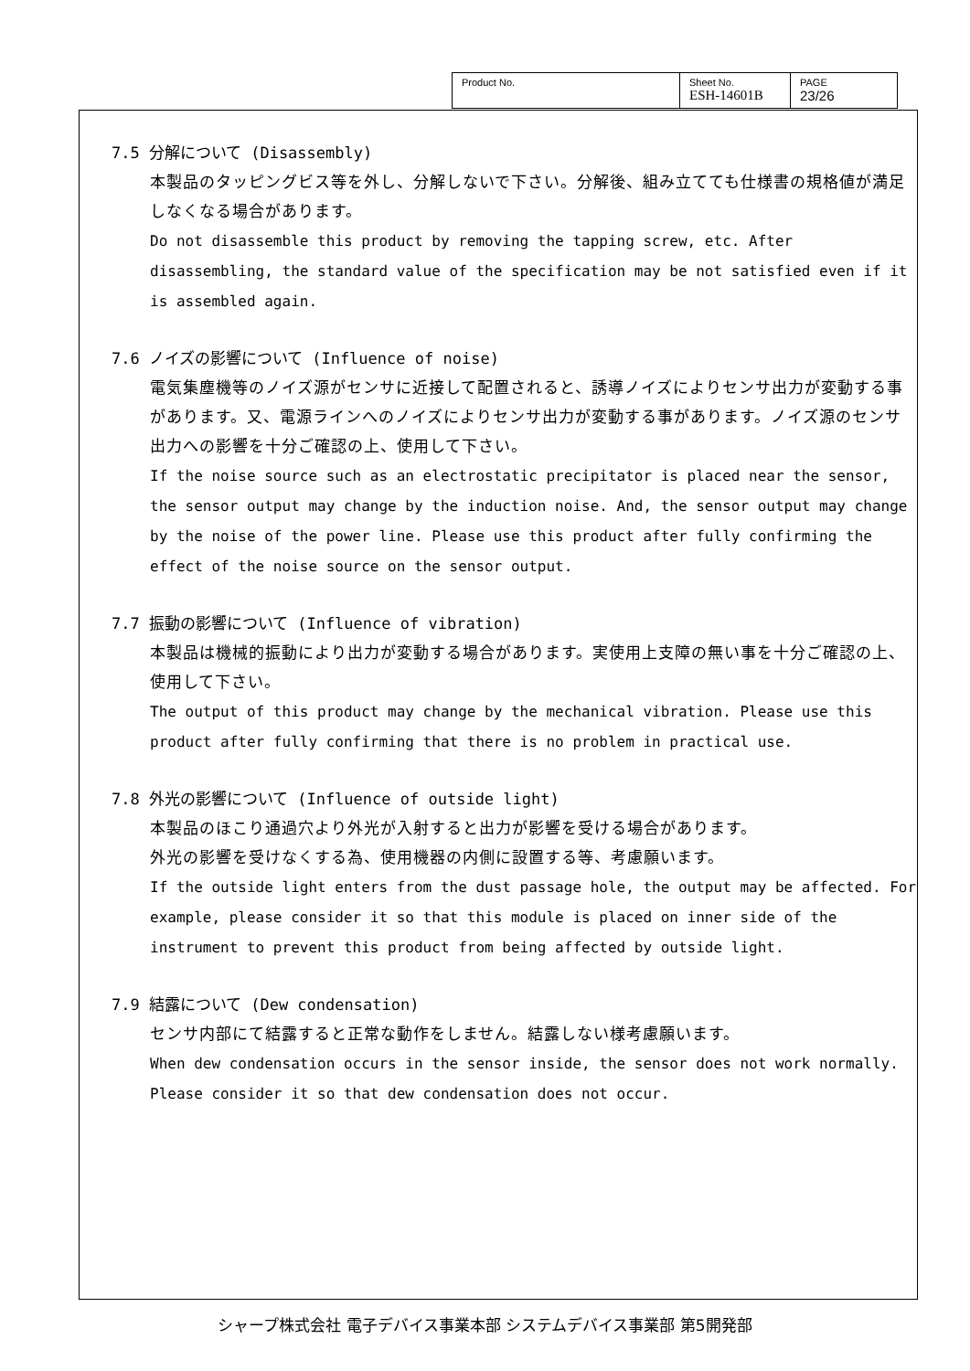| Product No. | Sheet No. ESH-14601B | PAGE 23/26 |
7.5 分解について (Disassembly)
本製品のタッピングビス等を外し、分解しないで下さい。分解後、組み立てても仕様書の規格値が満足しなくなる場合があります。
Do not disassemble this product by removing the tapping screw, etc. After disassembling, the standard value of the specification may be not satisfied even if it is assembled again.
7.6 ノイズの影響について (Influence of noise)
電気集塵機等のノイズ源がセンサに近接して配置されると、誘導ノイズによりセンサ出力が変動する事があります。又、電源ラインへのノイズによりセンサ出力が変動する事があります。ノイズ源のセンサ出力への影響を十分ご確認の上、使用して下さい。
If the noise source such as an electrostatic precipitator is placed near the sensor, the sensor output may change by the induction noise. And, the sensor output may change by the noise of the power line. Please use this product after fully confirming the effect of the noise source on the sensor output.
7.7 振動の影響について (Influence of vibration)
本製品は機械的振動により出力が変動する場合があります。実使用上支障の無い事を十分ご確認の上、使用して下さい。
The output of this product may change by the mechanical vibration. Please use this product after fully confirming that there is no problem in practical use.
7.8 外光の影響について (Influence of outside light)
本製品のほこり通過穴より外光が入射すると出力が影響を受ける場合があります。
外光の影響を受けなくする為、使用機器の内側に設置する等、考慮願います。
If the outside light enters from the dust passage hole, the output may be affected. For example, please consider it so that this module is placed on inner side of the instrument to prevent this product from being affected by outside light.
7.9 結露について (Dew condensation)
センサ内部にて結露すると正常な動作をしません。結露しない様考慮願います。
When dew condensation occurs in the sensor inside, the sensor does not work normally. Please consider it so that dew condensation does not occur.
シャープ株式会社 電子デバイス事業本部 システムデバイス事業部 第5開発部